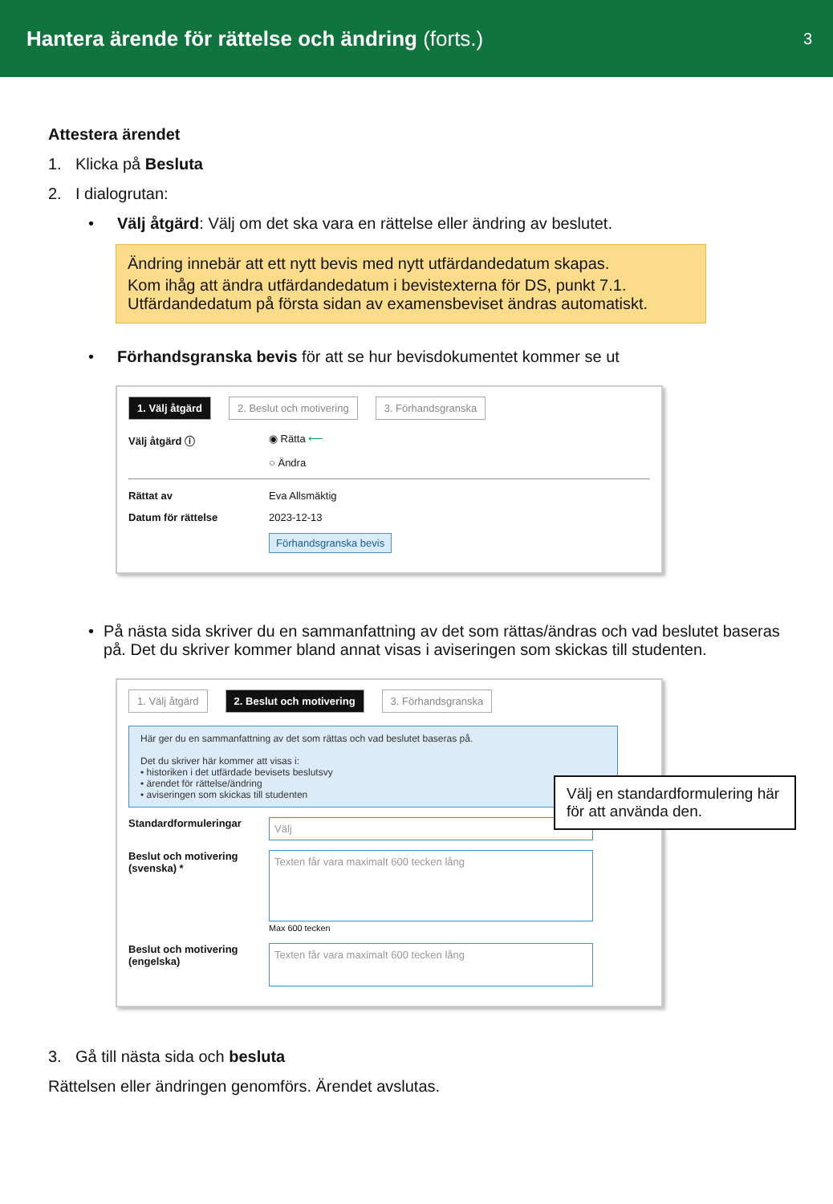Hantera ärende för rättelse och ändring (forts.)
3
Attestera ärendet
1. Klicka på Besluta
2. I dialogrutan:
• Välj åtgärd: Välj om det ska vara en rättelse eller ändring av beslutet.
Ändring innebär att ett nytt bevis med nytt utfärdandedatum skapas.
Kom ihåg att ändra utfärdandedatum i bevistexterna för DS, punkt 7.1. Utfärdandedatum på första sidan av examensbeviset ändras automatiskt.
• Förhandsgranska bevis för att se hur bevisdokumentet kommer se ut
1. Välj åtgärd 2. Beslut och motivering 3. Förhandsgranska
Välj åtgärd ⓘ ◉ Rätta ⟵
○ Ändra
Rättat av Eva Allsmäktig
Datum för rättelse 2023-12-13
Förhandsgranska bevis
• På nästa sida skriver du en sammanfattning av det som rättas/ändras och vad beslutet baseras på. Det du skriver kommer bland annat visas i aviseringen som skickas till studenten.
1. Välj åtgärd 2. Beslut och motivering 3. Förhandsgranska
Här ger du en sammanfattning av det som rättas och vad beslutet baseras på.
Det du skriver här kommer att visas i:
• historiken i det utfärdade bevisets beslutsvy
• ärendet för rättelse/ändring
• aviseringen som skickas till studenten
Standardformuleringar Välj
Beslut och motivering (svenska) * Texten får vara maximalt 600 tecken lång
Max 600 tecken
Beslut och motivering (engelska) Texten får vara maximalt 600 tecken lång
3. Gå till nästa sida och besluta
Rättelsen eller ändringen genomförs. Ärendet avslutas.
Välj en standardformulering här för att använda den.